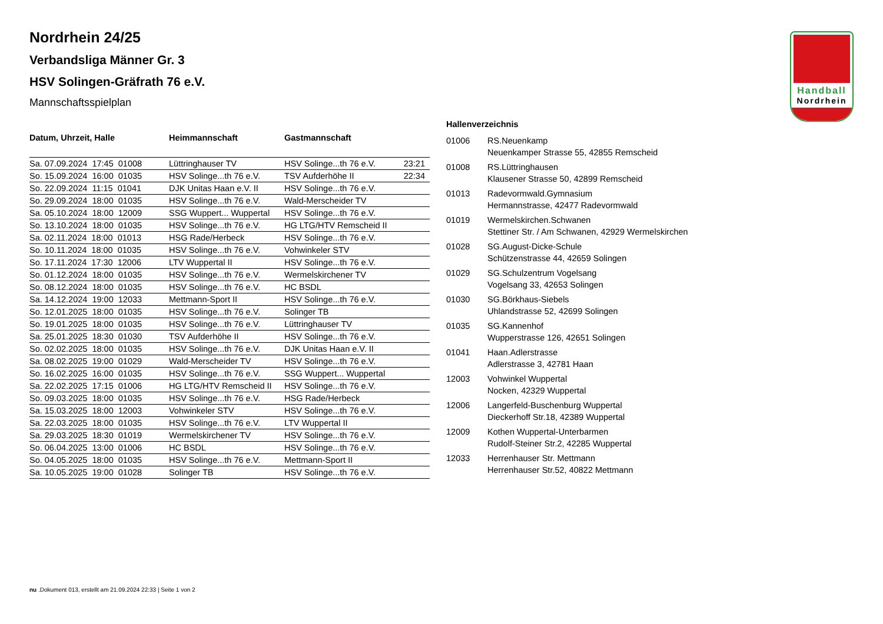Handball
Nordrhein
Nordrhein 24/25
Verbandsliga Männer Gr. 3
HSV Solingen-Gräfrath 76 e.V.
Mannschaftsspielplan
| Datum, Uhrzeit, Halle | Heimmannschaft | Gastmannschaft | |
| --- | --- | --- | --- |
| Sa. 07.09.2024 17:45 01008 | Lüttringhauser TV | HSV Solinge...th 76 e.V. | 23:21 |
| So. 15.09.2024 16:00 01035 | HSV Solinge...th 76 e.V. | TSV Aufderhöhe II | 22:34 |
| So. 22.09.2024 11:15 01041 | DJK Unitas Haan e.V. II | HSV Solinge...th 76 e.V. | |
| So. 29.09.2024 18:00 01035 | HSV Solinge...th 76 e.V. | Wald-Merscheider TV | |
| Sa. 05.10.2024 18:00 12009 | SSG Wuppert... Wuppertal | HSV Solinge...th 76 e.V. | |
| So. 13.10.2024 18:00 01035 | HSV Solinge...th 76 e.V. | HG LTG/HTV Remscheid II | |
| Sa. 02.11.2024 18:00 01013 | HSG Rade/Herbeck | HSV Solinge...th 76 e.V. | |
| So. 10.11.2024 18:00 01035 | HSV Solinge...th 76 e.V. | Vohwinkeler STV | |
| So. 17.11.2024 17:30 12006 | LTV Wuppertal II | HSV Solinge...th 76 e.V. | |
| So. 01.12.2024 18:00 01035 | HSV Solinge...th 76 e.V. | Wermelskirchener TV | |
| So. 08.12.2024 18:00 01035 | HSV Solinge...th 76 e.V. | HC BSDL | |
| Sa. 14.12.2024 19:00 12033 | Mettmann-Sport II | HSV Solinge...th 76 e.V. | |
| So. 12.01.2025 18:00 01035 | HSV Solinge...th 76 e.V. | Solinger TB | |
| So. 19.01.2025 18:00 01035 | HSV Solinge...th 76 e.V. | Lüttringhauser TV | |
| Sa. 25.01.2025 18:30 01030 | TSV Aufderhöhe II | HSV Solinge...th 76 e.V. | |
| So. 02.02.2025 18:00 01035 | HSV Solinge...th 76 e.V. | DJK Unitas Haan e.V. II | |
| Sa. 08.02.2025 19:00 01029 | Wald-Merscheider TV | HSV Solinge...th 76 e.V. | |
| So. 16.02.2025 16:00 01035 | HSV Solinge...th 76 e.V. | SSG Wuppert... Wuppertal | |
| Sa. 22.02.2025 17:15 01006 | HG LTG/HTV Remscheid II | HSV Solinge...th 76 e.V. | |
| So. 09.03.2025 18:00 01035 | HSV Solinge...th 76 e.V. | HSG Rade/Herbeck | |
| Sa. 15.03.2025 18:00 12003 | Vohwinkeler STV | HSV Solinge...th 76 e.V. | |
| Sa. 22.03.2025 18:00 01035 | HSV Solinge...th 76 e.V. | LTV Wuppertal II | |
| Sa. 29.03.2025 18:30 01019 | Wermelskirchener TV | HSV Solinge...th 76 e.V. | |
| So. 06.04.2025 13:00 01006 | HC BSDL | HSV Solinge...th 76 e.V. | |
| So. 04.05.2025 18:00 01035 | HSV Solinge...th 76 e.V. | Mettmann-Sport II | |
| Sa. 10.05.2025 19:00 01028 | Solinger TB | HSV Solinge...th 76 e.V. | |
Hallenverzeichnis
| 01006 | RS.Neuenkamp Neuenkamper Strasse 55, 42855 Remscheid |
| 01008 | RS.Lüttringhausen Klausener Strasse 50, 42899 Remscheid |
| 01013 | Radevormwald.Gymnasium Hermannstrasse, 42477 Radevormwald |
| 01019 | Wermelskirchen.Schwanen Stettiner Str. / Am Schwanen, 42929 Wermelskirchen |
| 01028 | SG.August-Dicke-Schule Schützenstrasse 44, 42659 Solingen |
| 01029 | SG.Schulzentrum Vogelsang Vogelsang 33, 42653 Solingen |
| 01030 | SG.Börkhaus-Siebels Uhlandstrasse 52, 42699 Solingen |
| 01035 | SG.Kannenhof Wupperstrasse 126, 42651 Solingen |
| 01041 | Haan.Adlerstrasse Adlerstrasse 3, 42781 Haan |
| 12003 | Vohwinkel Wuppertal Nocken, 42329 Wuppertal |
| 12006 | Langerfeld-Buschenburg Wuppertal Dieckerhoff Str.18, 42389 Wuppertal |
| 12009 | Kothen Wuppertal-Unterbarmen Rudolf-Steiner Str.2, 42285 Wuppertal |
| 12033 | Herrenhauser Str. Mettmann Herrenhauser Str.52, 40822 Mettmann |
nu .Dokument 013, erstellt am 21.09.2024 22:33 | Seite 1 von 2